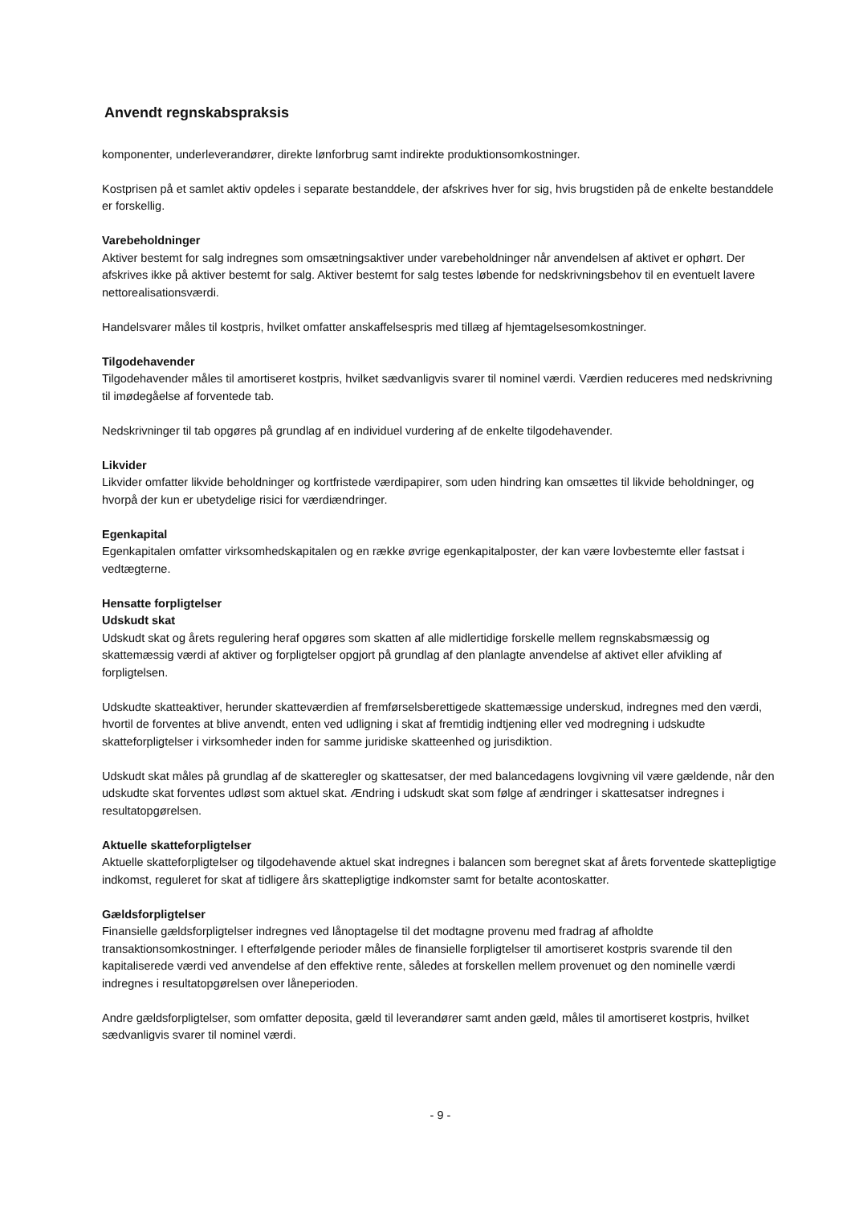Anvendt regnskabspraksis
komponenter, underleverandører, direkte lønforbrug samt indirekte produktionsomkostninger.
Kostprisen på et samlet aktiv opdeles i separate bestanddele, der afskrives hver for sig, hvis brugstiden på de enkelte bestanddele er forskellig.
Varebeholdninger
Aktiver bestemt for salg indregnes som omsætningsaktiver under varebeholdninger når anvendelsen af aktivet er ophørt. Der afskrives ikke på aktiver bestemt for salg. Aktiver bestemt for salg testes løbende for nedskrivningsbehov til en eventuelt lavere nettorealisationsværdi.
Handelsvarer måles til kostpris, hvilket omfatter anskaffelsespris med tillæg af hjemtagelsesomkostninger.
Tilgodehavender
Tilgodehavender måles til amortiseret kostpris, hvilket sædvanligvis svarer til nominel værdi. Værdien reduceres med nedskrivning til imødegåelse af forventede tab.
Nedskrivninger til tab opgøres på grundlag af en individuel vurdering af de enkelte tilgodehavender.
Likvider
Likvider omfatter likvide beholdninger og kortfristede værdipapirer, som uden hindring kan omsættes til likvide beholdninger, og hvorpå der kun er ubetydelige risici for værdiændringer.
Egenkapital
Egenkapitalen omfatter virksomhedskapitalen og en række øvrige egenkapitalposter, der kan være lovbestemte eller fastsat i vedtægterne.
Hensatte forpligtelser
Udskudt skat
Udskudt skat og årets regulering heraf opgøres som skatten af alle midlertidige forskelle mellem regnskabsmæssig og skattemæssig værdi af aktiver og forpligtelser opgjort på grundlag af den planlagte anvendelse af aktivet eller afvikling af forpligtelsen.
Udskudte skatteaktiver, herunder skatteværdien af fremførselsberettigede skattemæssige underskud, indregnes med den værdi, hvortil de forventes at blive anvendt, enten ved udligning i skat af fremtidig indtjening eller ved modregning i udskudte skatteforpligtelser i virksomheder inden for samme juridiske skatteenhed og jurisdiktion.
Udskudt skat måles på grundlag af de skatteregler og skattesatser, der med balancedagens lovgivning vil være gældende, når den udskudte skat forventes udløst som aktuel skat. Ændring i udskudt skat som følge af ændringer i skattesatser indregnes i resultatopgørelsen.
Aktuelle skatteforpligtelser
Aktuelle skatteforpligtelser og tilgodehavende aktuel skat indregnes i balancen som beregnet skat af årets forventede skattepligtige indkomst, reguleret for skat af tidligere års skattepligtige indkomster samt for betalte acontoskatter.
Gældsforpligtelser
Finansielle gældsforpligtelser indregnes ved lånoptagelse til det modtagne provenu med fradrag af afholdte transaktionsomkostninger. I efterfølgende perioder måles de finansielle forpligtelser til amortiseret kostpris svarende til den kapitaliserede værdi ved anvendelse af den effektive rente, således at forskellen mellem provenuet og den nominelle værdi indregnes i resultatopgørelsen over låneperioden.
Andre gældsforpligtelser, som omfatter deposita, gæld til leverandører samt anden gæld, måles til amortiseret kostpris, hvilket sædvanligvis svarer til nominel værdi.
- 9 -